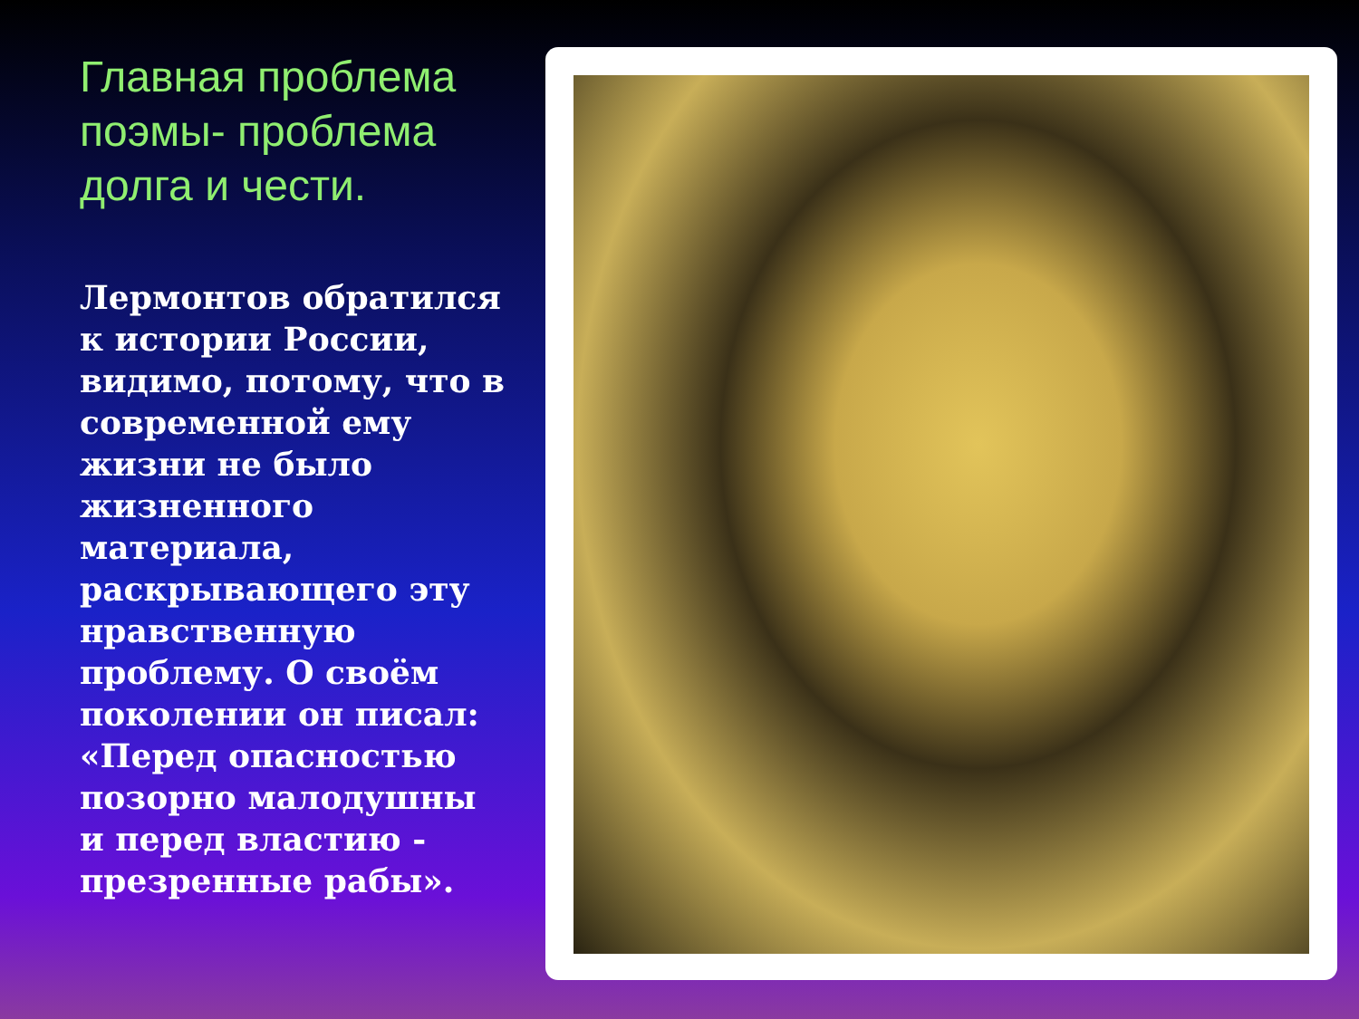Главная проблема поэмы- проблема долга и чести.
Лермонтов обратился к истории России, видимо, потому, что в современной ему жизни не было жизненного материала, раскрывающего эту нравственную проблему. О своём поколении он писал: «Перед опасностью позорно малодушны и перед властию - презренные рабы».